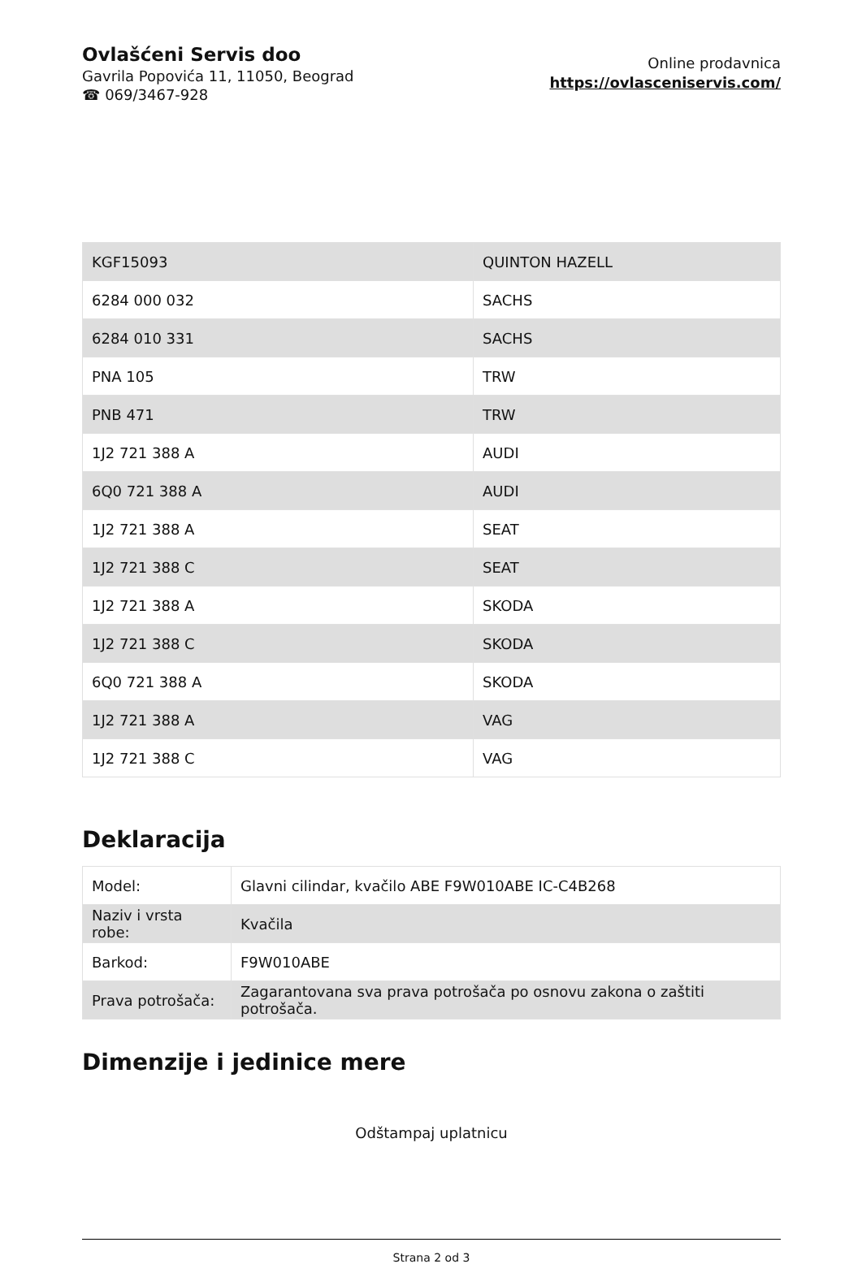Ovlašćeni Servis doo
Gavrila Popovića 11, 11050, Beograd
☎ 069/3467-928
Online prodavnica
https://ovlasceniservis.com/
| KGF15093 | QUINTON HAZELL |
| 6284 000 032 | SACHS |
| 6284 010 331 | SACHS |
| PNA 105 | TRW |
| PNB 471 | TRW |
| 1J2 721 388 A | AUDI |
| 6Q0 721 388 A | AUDI |
| 1J2 721 388 A | SEAT |
| 1J2 721 388 C | SEAT |
| 1J2 721 388 A | SKODA |
| 1J2 721 388 C | SKODA |
| 6Q0 721 388 A | SKODA |
| 1J2 721 388 A | VAG |
| 1J2 721 388 C | VAG |
Deklaracija
| Model: | Glavni cilindar, kvačilo ABE F9W010ABE IC-C4B268 |
| Naziv i vrsta robe: | Kvačila |
| Barkod: | F9W010ABE |
| Prava potrošača: | Zagarantovana sva prava potrošača po osnovu zakona o zaštiti potrošača. |
Dimenzije i jedinice mere
Odštampaj uplatnicu
Strana 2 od 3